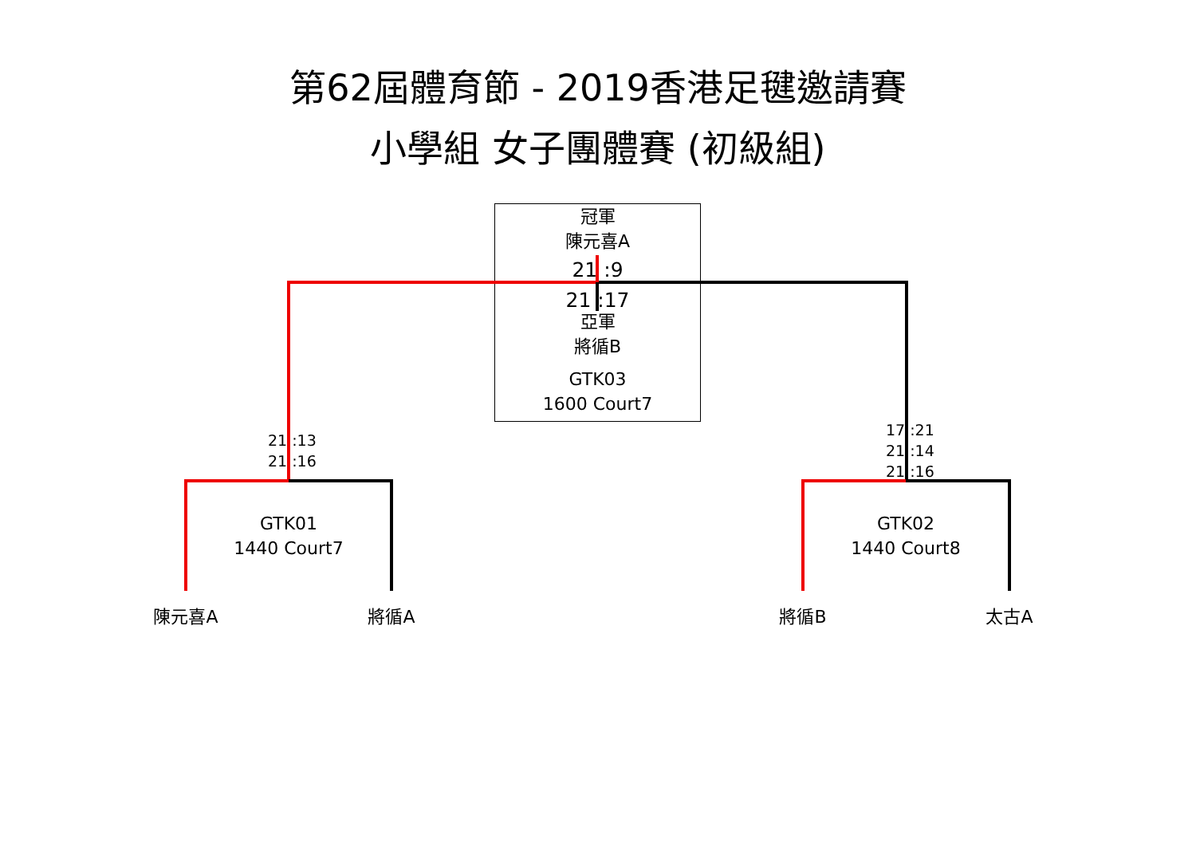第62屆體育節 - 2019香港足毽邀請賽
小學組 女子團體賽 (初級組)
冠軍
陳元喜A
21 :9
21 :17
亞軍
將循B
GTK03
1600 Court7
21 :13
21 :16
17 :21
21 :14
21 :16
GTK01
1440 Court7
GTK02
1440 Court8
陳元喜A 將循A 將循B 太古A